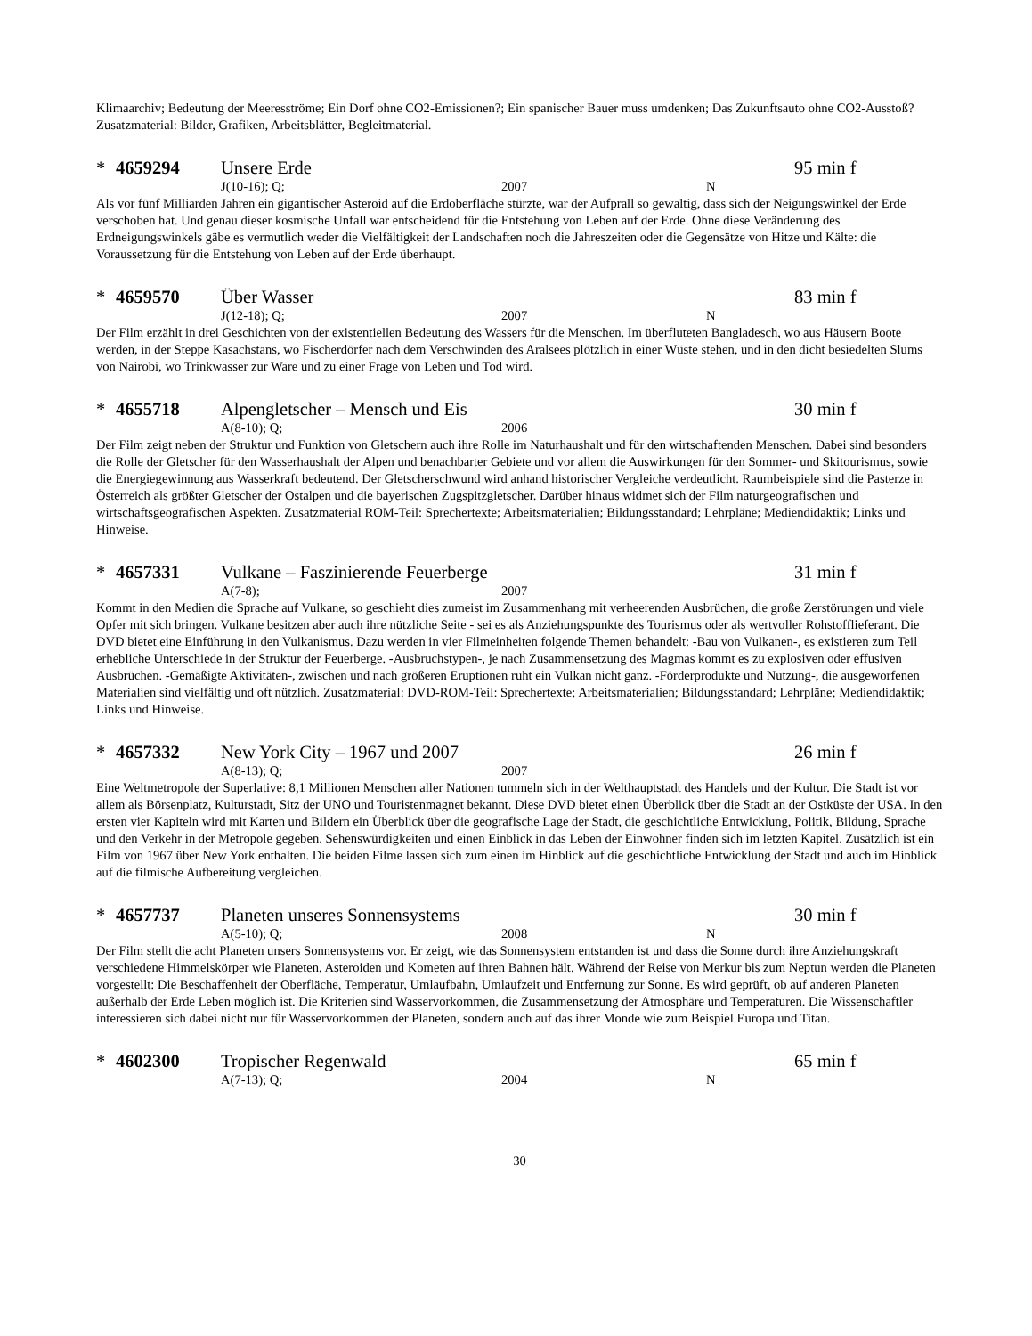Klimaarchiv; Bedeutung der Meeresströme; Ein Dorf ohne CO2-Emissionen?; Ein spanischer Bauer muss umdenken; Das Zukunftsauto ohne CO2-Ausstoß? Zusatzmaterial: Bilder, Grafiken, Arbeitsblätter, Begleitmaterial.
* 4659294 Unsere Erde 95 min f
J(10-16); Q; 2007 N
Als vor fünf Milliarden Jahren ein gigantischer Asteroid auf die Erdoberfläche stürzte, war der Aufprall so gewaltig, dass sich der Neigungswinkel der Erde verschoben hat. Und genau dieser kosmische Unfall war entscheidend für die Entstehung von Leben auf der Erde. Ohne diese Veränderung des Erdneigungswinkels gäbe es vermutlich weder die Vielfältigkeit der Landschaften noch die Jahreszeiten oder die Gegensätze von Hitze und Kälte: die Voraussetzung für die Entstehung von Leben auf der Erde überhaupt.
* 4659570 Über Wasser 83 min f
J(12-18); Q; 2007 N
Der Film erzählt in drei Geschichten von der existentiellen Bedeutung des Wassers für die Menschen. Im überfluteten Bangladesch, wo aus Häusern Boote werden, in der Steppe Kasachstans, wo Fischerdörfer nach dem Verschwinden des Aralsees plötzlich in einer Wüste stehen, und in den dicht besiedelten Slums von Nairobi, wo Trinkwasser zur Ware und zu einer Frage von Leben und Tod wird.
* 4655718 Alpengletscher – Mensch und Eis 30 min f
A(8-10); Q; 2006
Der Film zeigt neben der Struktur und Funktion von Gletschern auch ihre Rolle im Naturhaushalt und für den wirtschaftenden Menschen. Dabei sind besonders die Rolle der Gletscher für den Wasserhaushalt der Alpen und benachbarter Gebiete und vor allem die Auswirkungen für den Sommer- und Skitourismus, sowie die Energiegewinnung aus Wasserkraft bedeutend. Der Gletscherschwund wird anhand historischer Vergleiche verdeutlicht. Raumbeispiele sind die Pasterze in Österreich als größter Gletscher der Ostalpen und die bayerischen Zugspitzgletscher. Darüber hinaus widmet sich der Film naturgeografischen und wirtschaftsgeografischen Aspekten. Zusatzmaterial ROM-Teil: Sprechertexte; Arbeitsmaterialien; Bildungsstandard; Lehrpläne; Mediendidaktik; Links und Hinweise.
* 4657331 Vulkane – Faszinierende Feuerberge 31 min f
A(7-8); 2007
Kommt in den Medien die Sprache auf Vulkane, so geschieht dies zumeist im Zusammenhang mit verheerenden Ausbrüchen, die große Zerstörungen und viele Opfer mit sich bringen. Vulkane besitzen aber auch ihre nützliche Seite - sei es als Anziehungspunkte des Tourismus oder als wertvoller Rohstofflieferant. Die DVD bietet eine Einführung in den Vulkanismus. Dazu werden in vier Filmeinheiten folgende Themen behandelt: -Bau von Vulkanen-, es existieren zum Teil erhebliche Unterschiede in der Struktur der Feuerberge. -Ausbruchstypen-, je nach Zusammensetzung des Magmas kommt es zu explosiven oder effusiven Ausbrüchen. -Gemäßigte Aktivitäten-, zwischen und nach größeren Eruptionen ruht ein Vulkan nicht ganz. -Förderprodukte und Nutzung-, die ausgeworfenen Materialien sind vielfältig und oft nützlich. Zusatzmaterial: DVD-ROM-Teil: Sprechertexte; Arbeitsmaterialien; Bildungsstandard; Lehrpläne; Mediendidaktik; Links und Hinweise.
* 4657332 New York City – 1967 und 2007 26 min f
A(8-13); Q; 2007
Eine Weltmetropole der Superlative: 8,1 Millionen Menschen aller Nationen tummeln sich in der Welthauptstadt des Handels und der Kultur. Die Stadt ist vor allem als Börsenplatz, Kulturstadt, Sitz der UNO und Touristenmagnet bekannt. Diese DVD bietet einen Überblick über die Stadt an der Ostküste der USA. In den ersten vier Kapiteln wird mit Karten und Bildern ein Überblick über die geografische Lage der Stadt, die geschichtliche Entwicklung, Politik, Bildung, Sprache und den Verkehr in der Metropole gegeben. Sehenswürdigkeiten und einen Einblick in das Leben der Einwohner finden sich im letzten Kapitel. Zusätzlich ist ein Film von 1967 über New York enthalten. Die beiden Filme lassen sich zum einen im Hinblick auf die geschichtliche Entwicklung der Stadt und auch im Hinblick auf die filmische Aufbereitung vergleichen.
* 4657737 Planeten unseres Sonnensystems 30 min f
A(5-10); Q; 2008 N
Der Film stellt die acht Planeten unsers Sonnensystems vor. Er zeigt, wie das Sonnensystem entstanden ist und dass die Sonne durch ihre Anziehungskraft verschiedene Himmelskörper wie Planeten, Asteroiden und Kometen auf ihren Bahnen hält. Während der Reise von Merkur bis zum Neptun werden die Planeten vorgestellt: Die Beschaffenheit der Oberfläche, Temperatur, Umlaufbahn, Umlaufzeit und Entfernung zur Sonne. Es wird geprüft, ob auf anderen Planeten außerhalb der Erde Leben möglich ist. Die Kriterien sind Wasservorkommen, die Zusammensetzung der Atmosphäre und Temperaturen. Die Wissenschaftler interessieren sich dabei nicht nur für Wasservorkommen der Planeten, sondern auch auf das ihrer Monde wie zum Beispiel Europa und Titan.
* 4602300 Tropischer Regenwald 65 min f
A(7-13); Q; 2004 N
30